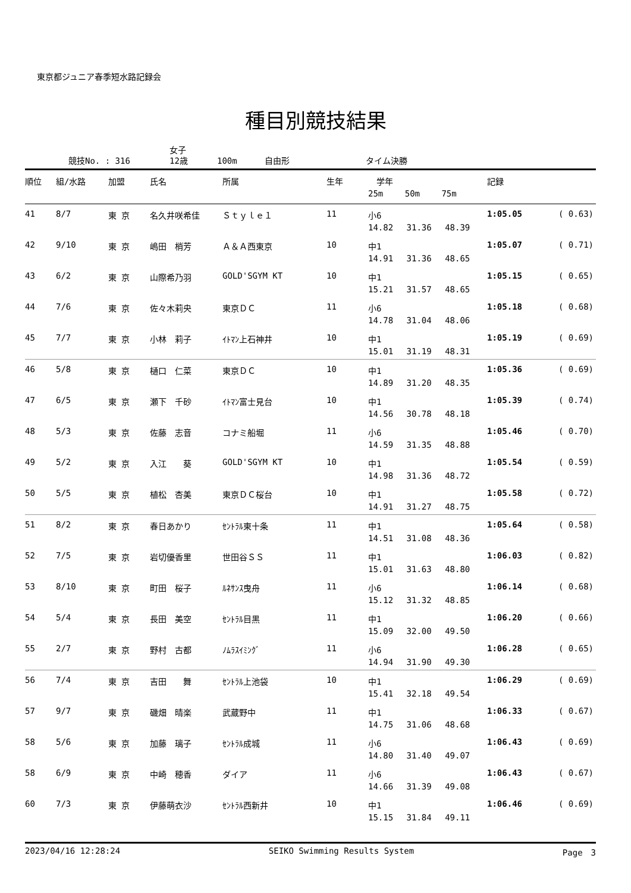東京都ジュニア春季短水路記録会
種目別競技結果
競技No. : 316 女子
12歳 100m 自由形 タイム決勝
| 順位 | 組/水路 | 加盟 | 氏名 | 所属 | 生年 | 学年 25m 50m 75m | 記録 | |
| --- | --- | --- | --- | --- | --- | --- | --- | --- |
| 41 | 8/7 | 東 京 | 名久井咲希佳 | Ｓｔｙｌｅ１ | 11 | 小6 14.82 31.36 48.39 | 1:05.05 | ( 0.63) |
| 42 | 9/10 | 東 京 | 嶋田 梢芳 | Ａ＆Ａ西東京 | 10 | 中1 14.91 31.36 48.65 | 1:05.07 | ( 0.71) |
| 43 | 6/2 | 東 京 | 山際希乃羽 | GOLD'SGYM KT | 10 | 中1 15.21 31.57 48.65 | 1:05.15 | ( 0.65) |
| 44 | 7/6 | 東 京 | 佐々木莉央 | 東京ＤＣ | 11 | 小6 14.78 31.04 48.06 | 1:05.18 | ( 0.68) |
| 45 | 7/7 | 東 京 | 小林 莉子 | ｲﾄﾏﾝ上石神井 | 10 | 中1 15.01 31.19 48.31 | 1:05.19 | ( 0.69) |
| 46 | 5/8 | 東 京 | 樋口 仁菜 | 東京ＤＣ | 10 | 中1 14.89 31.20 48.35 | 1:05.36 | ( 0.69) |
| 47 | 6/5 | 東 京 | 瀬下 千砂 | ｲﾄﾏﾝ富士見台 | 10 | 中1 14.56 30.78 48.18 | 1:05.39 | ( 0.74) |
| 48 | 5/3 | 東 京 | 佐藤 志音 | コナミ船堀 | 11 | 小6 14.59 31.35 48.88 | 1:05.46 | ( 0.70) |
| 49 | 5/2 | 東 京 | 入江 葵 | GOLD'SGYM KT | 10 | 中1 14.98 31.36 48.72 | 1:05.54 | ( 0.59) |
| 50 | 5/5 | 東 京 | 植松 杏美 | 東京ＤＣ桜台 | 10 | 中1 14.91 31.27 48.75 | 1:05.58 | ( 0.72) |
| 51 | 8/2 | 東 京 | 春日あかり | ｾﾝﾄﾗﾙ東十条 | 11 | 中1 14.51 31.08 48.36 | 1:05.64 | ( 0.58) |
| 52 | 7/5 | 東 京 | 岩切優香里 | 世田谷ＳＳ | 11 | 中1 15.01 31.63 48.80 | 1:06.03 | ( 0.82) |
| 53 | 8/10 | 東 京 | 町田 桜子 | ﾙﾈｻﾝｽ曳舟 | 11 | 小6 15.12 31.32 48.85 | 1:06.14 | ( 0.68) |
| 54 | 5/4 | 東 京 | 長田 美空 | ｾﾝﾄﾗﾙ目黒 | 11 | 中1 15.09 32.00 49.50 | 1:06.20 | ( 0.66) |
| 55 | 2/7 | 東 京 | 野村 古都 | ﾉﾑﾗｽｲﾐﾝｸﾞ | 11 | 小6 14.94 31.90 49.30 | 1:06.28 | ( 0.65) |
| 56 | 7/4 | 東 京 | 吉田 舞 | ｾﾝﾄﾗﾙ上池袋 | 10 | 中1 15.41 32.18 49.54 | 1:06.29 | ( 0.69) |
| 57 | 9/7 | 東 京 | 磯畑 晴楽 | 武蔵野中 | 11 | 中1 14.75 31.06 48.68 | 1:06.33 | ( 0.67) |
| 58 | 5/6 | 東 京 | 加藤 璃子 | ｾﾝﾄﾗﾙ成城 | 11 | 小6 14.80 31.40 49.07 | 1:06.43 | ( 0.69) |
| 58 | 6/9 | 東 京 | 中崎 穂香 | ダイア | 11 | 小6 14.66 31.39 49.08 | 1:06.43 | ( 0.67) |
| 60 | 7/3 | 東 京 | 伊藤萌衣沙 | ｾﾝﾄﾗﾙ西新井 | 10 | 中1 15.15 31.84 49.11 | 1:06.46 | ( 0.69) |
2023/04/16 12:28:24 SEIKO Swimming Results System Page　3